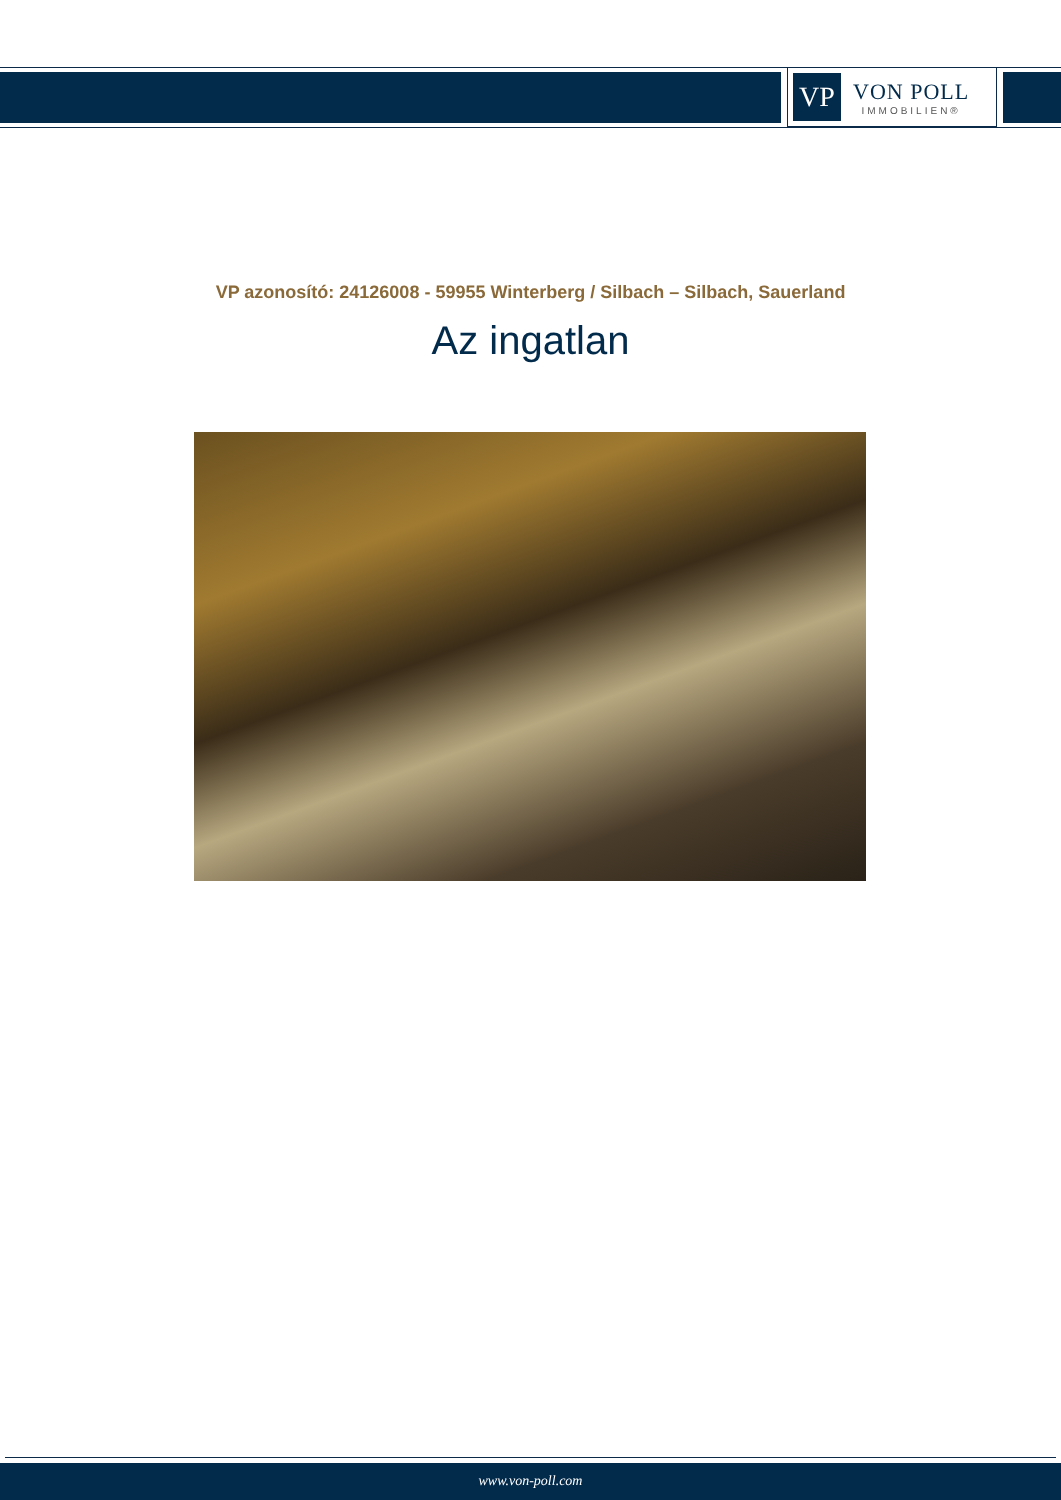VP
VON POLL
IMMOBILIEN®
VP azonosító: 24126008 - 59955 Winterberg / Silbach – Silbach, Sauerland
Az ingatlan
www.von-poll.com